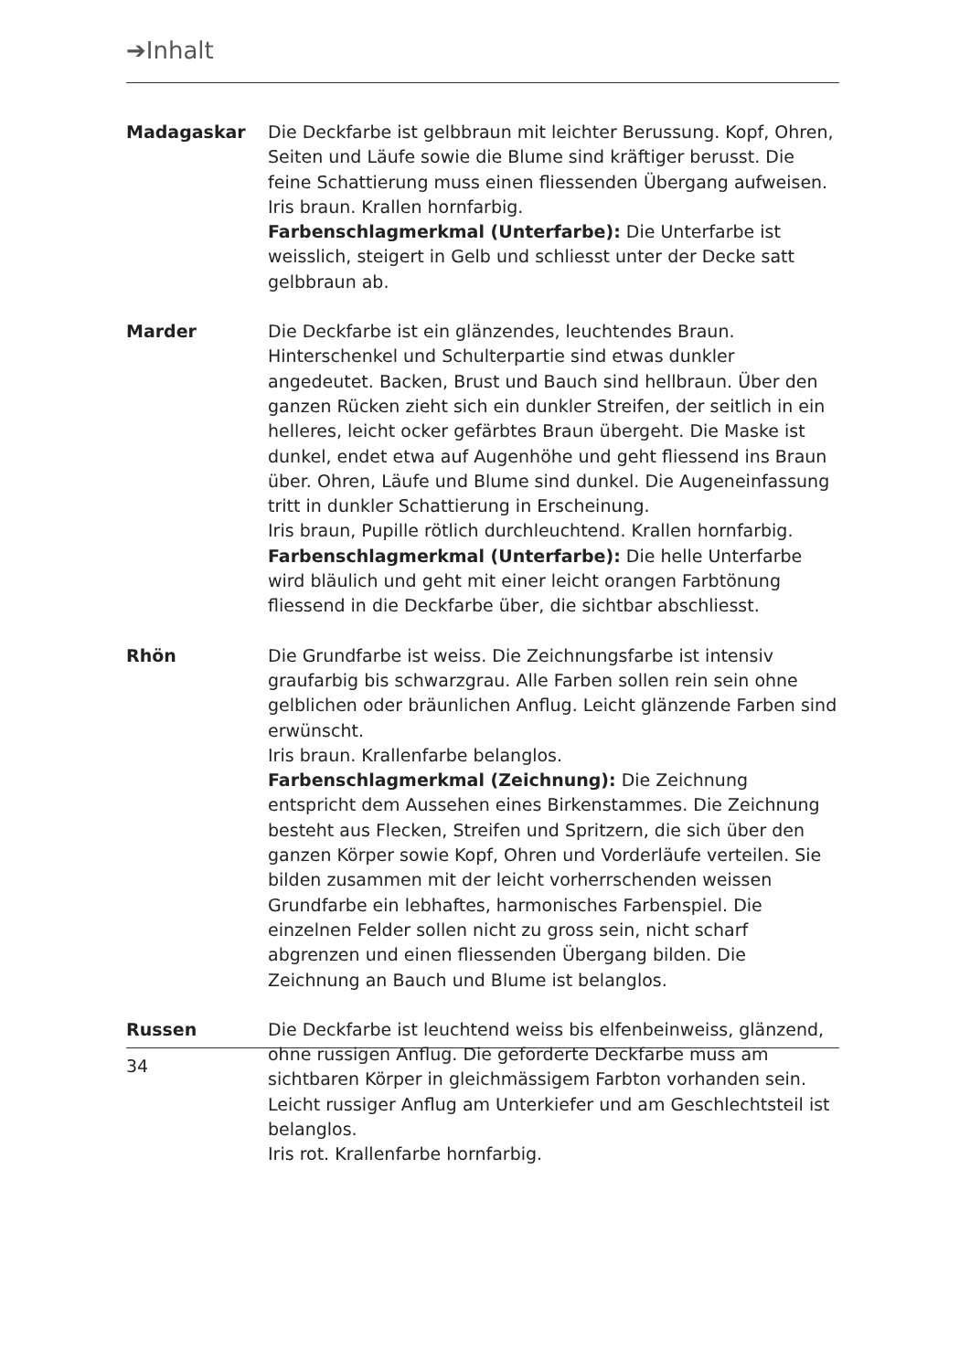➔Inhalt
Madagaskar Die Deckfarbe ist gelbbraun mit leichter Berussung. Kopf, Ohren, Seiten und Läufe sowie die Blume sind kräftiger berusst. Die feine Schattierung muss einen fliessenden Übergang aufweisen.
Iris braun. Krallen hornfarbig.
Farbenschlagmerkmal (Unterfarbe): Die Unterfarbe ist weisslich, steigert in Gelb und schliesst unter der Decke satt gelbbraun ab.
Marder Die Deckfarbe ist ein glänzendes, leuchtendes Braun. Hinterschenkel und Schulterpartie sind etwas dunkler angedeutet. Backen, Brust und Bauch sind hellbraun. Über den ganzen Rücken zieht sich ein dunkler Streifen, der seitlich in ein helleres, leicht ocker gefärbtes Braun übergeht. Die Maske ist dunkel, endet etwa auf Augenhöhe und geht fliessend ins Braun über. Ohren, Läufe und Blume sind dunkel. Die Augeneinfassung tritt in dunkler Schattierung in Erscheinung.
Iris braun, Pupille rötlich durchleuchtend. Krallen hornfarbig.
Farbenschlagmerkmal (Unterfarbe): Die helle Unterfarbe wird bläulich und geht mit einer leicht orangen Farbtönung fliessend in die Deckfarbe über, die sichtbar abschliesst.
Rhön Die Grundfarbe ist weiss. Die Zeichnungsfarbe ist intensiv graufarbig bis schwarzgrau. Alle Farben sollen rein sein ohne gelblichen oder bräunlichen Anflug. Leicht glänzende Farben sind erwünscht.
Iris braun. Krallenfarbe belanglos.
Farbenschlagmerkmal (Zeichnung): Die Zeichnung entspricht dem Aussehen eines Birkenstammes. Die Zeichnung besteht aus Flecken, Streifen und Spritzern, die sich über den ganzen Körper sowie Kopf, Ohren und Vorderläufe verteilen. Sie bilden zusammen mit der leicht vorherrschenden weissen Grundfarbe ein lebhaftes, harmonisches Farbenspiel. Die einzelnen Felder sollen nicht zu gross sein, nicht scharf abgrenzen und einen fliessenden Übergang bilden. Die Zeichnung an Bauch und Blume ist belanglos.
Russen Die Deckfarbe ist leuchtend weiss bis elfenbeinweiss, glänzend, ohne russigen Anflug. Die geforderte Deckfarbe muss am sichtbaren Körper in gleichmässigem Farbton vorhanden sein. Leicht russiger Anflug am Unterkiefer und am Geschlechtsteil ist belanglos.
Iris rot. Krallenfarbe hornfarbig.
34